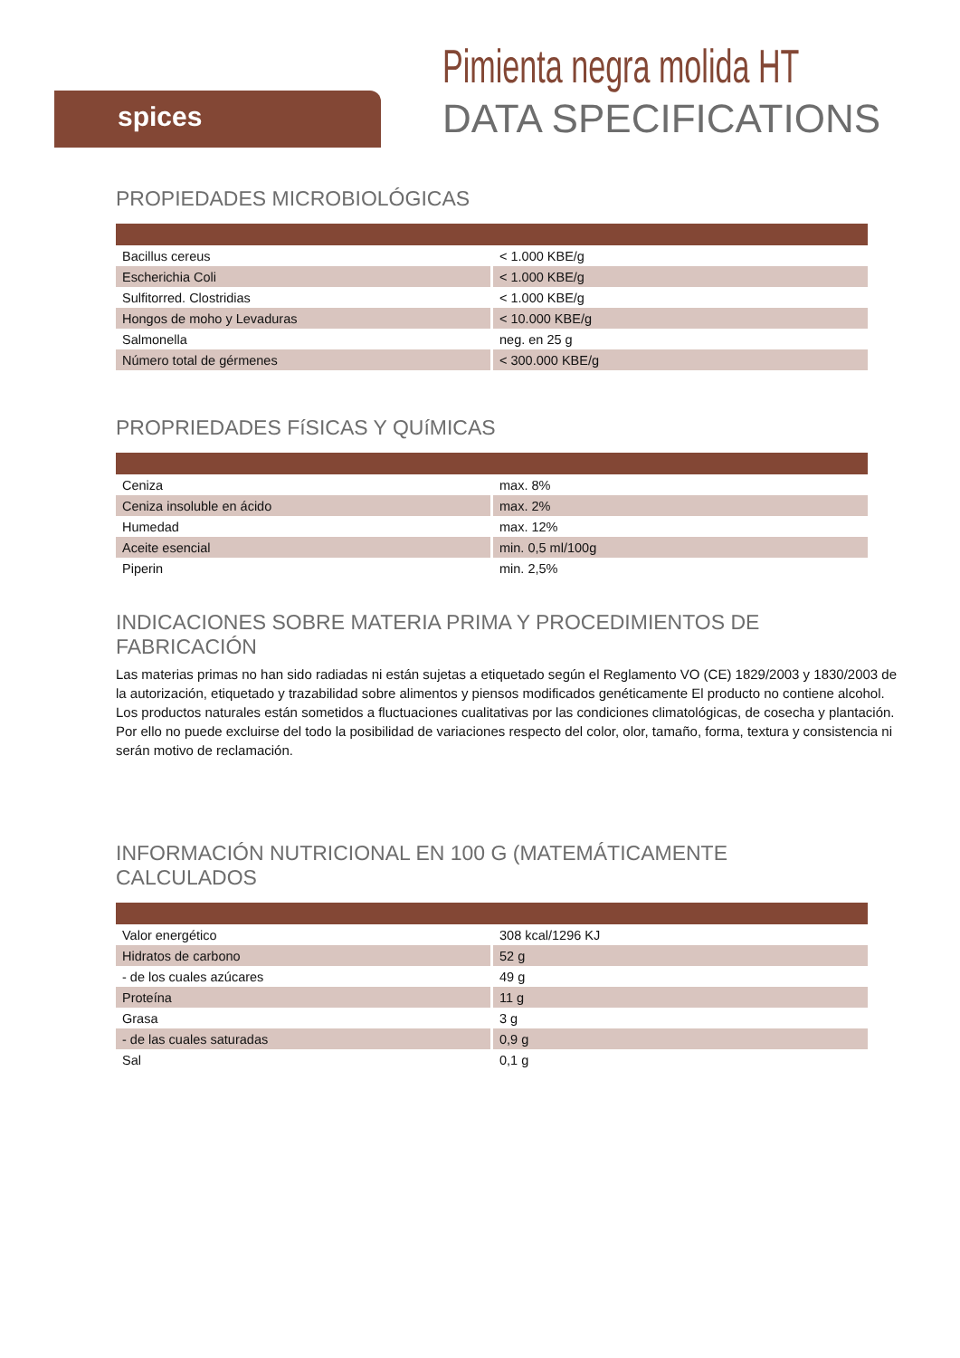spices
Pimienta negra molida HT
DATA SPECIFICATIONS
PROPIEDADES MICROBIOLÓGICAS
| Bacillus cereus | < 1.000 KBE/g |
| Escherichia Coli | < 1.000 KBE/g |
| Sulfitorred. Clostridias | < 1.000 KBE/g |
| Hongos de moho y Levaduras | < 10.000 KBE/g |
| Salmonella | neg. en 25 g |
| Número total de gérmenes | < 300.000 KBE/g |
PROPRIEDADES FíSICAS Y QUíMICAS
| Ceniza | max. 8% |
| Ceniza insoluble en ácido | max. 2% |
| Humedad | max. 12% |
| Aceite esencial | min. 0,5 ml/100g |
| Piperin | min. 2,5% |
INDICACIONES SOBRE MATERIA PRIMA Y PROCEDIMIENTOS DE FABRICACIÓN
Las materias primas no han sido radiadas ni están sujetas a etiquetado según el Reglamento VO (CE) 1829/2003 y 1830/2003 de la autorización, etiquetado y trazabilidad sobre alimentos y piensos modificados genéticamente El producto no contiene alcohol. Los productos naturales están sometidos a fluctuaciones cualitativas por las condiciones climatológicas, de cosecha y plantación. Por ello no puede excluirse del todo la posibilidad de variaciones respecto del color, olor, tamaño, forma, textura y consistencia ni serán motivo de reclamación.
INFORMACIÓN NUTRICIONAL EN 100 G (MATEMÁTICAMENTE CALCULADOS
| Valor energético | 308 kcal/1296 KJ |
| Hidratos de carbono | 52 g |
| - de los cuales azúcares | 49 g |
| Proteína | 11 g |
| Grasa | 3 g |
| - de las cuales saturadas | 0,9 g |
| Sal | 0,1 g |